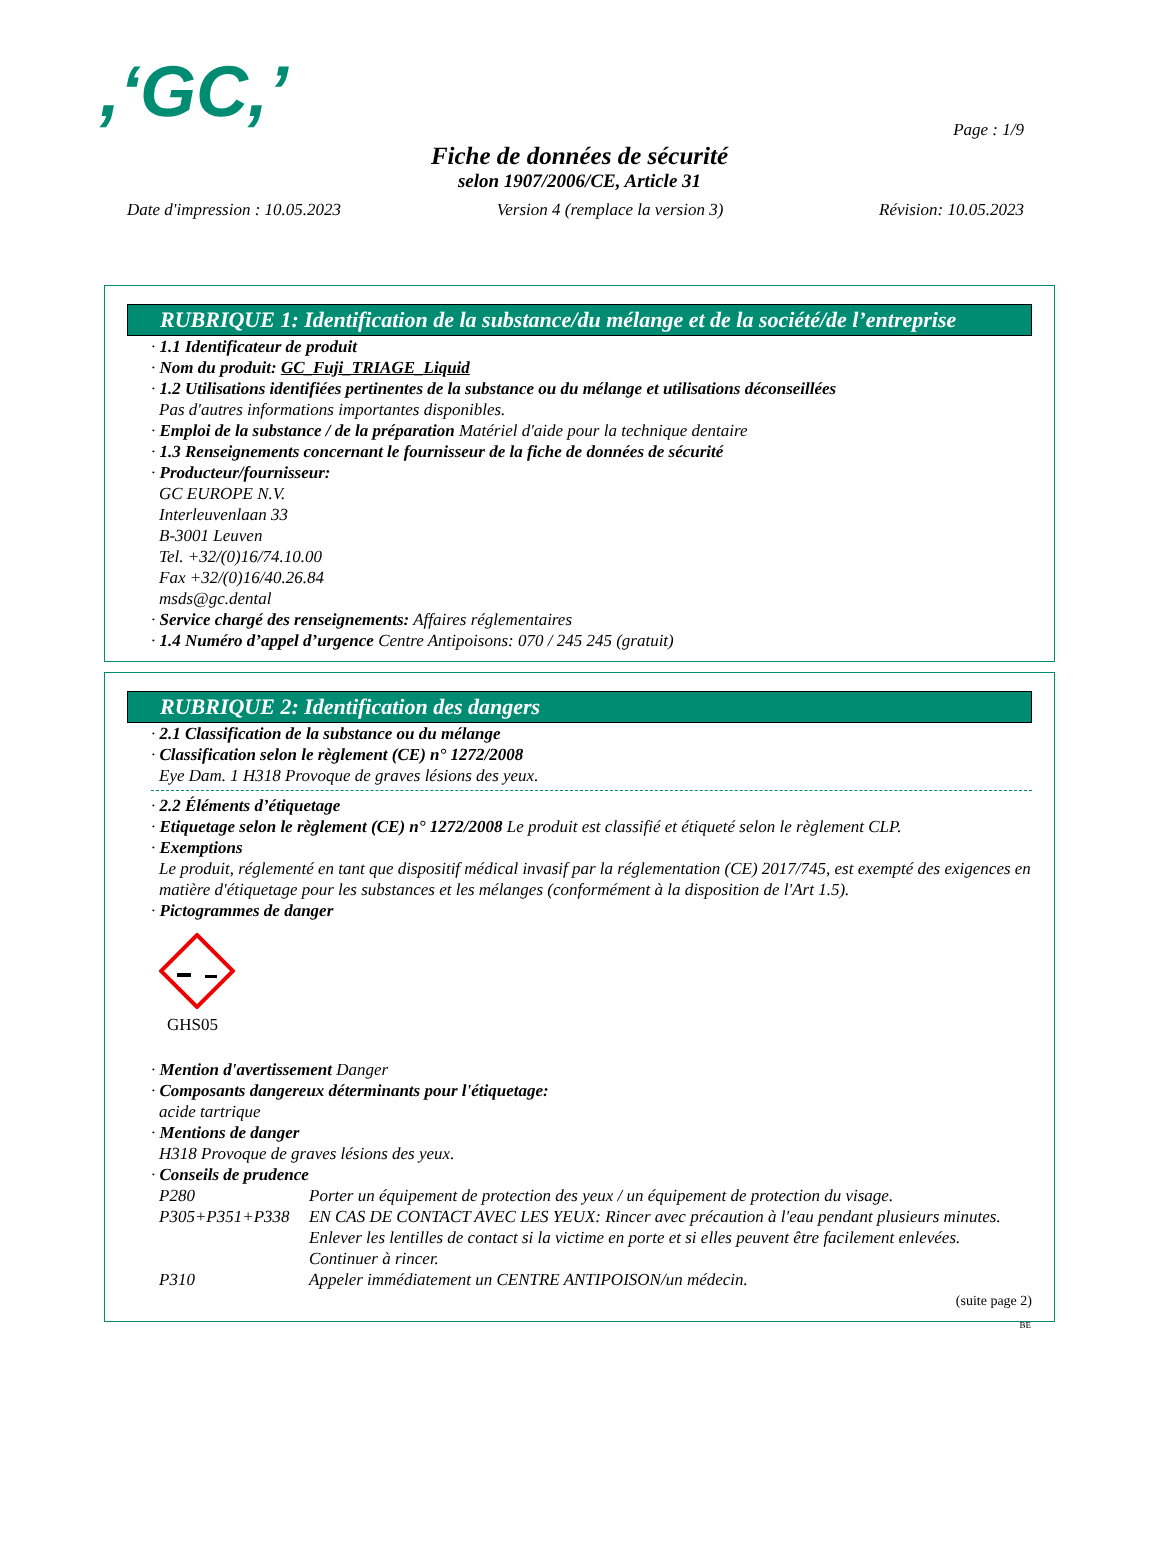,‘GC,’
Page : 1/9
Fiche de données de sécurité
selon 1907/2006/CE, Article 31
Date d'impression : 10.05.2023 Version 4 (remplace la version 3) Révision: 10.05.2023
RUBRIQUE 1: Identification de la substance/du mélange et de la société/de l’entreprise
· 1.1 Identificateur de produit
· Nom du produit: GC_Fuji_TRIAGE_Liquid
· 1.2 Utilisations identifiées pertinentes de la substance ou du mélange et utilisations déconseillées
Pas d'autres informations importantes disponibles.
· Emploi de la substance / de la préparation Matériel d'aide pour la technique dentaire
· 1.3 Renseignements concernant le fournisseur de la fiche de données de sécurité
· Producteur/fournisseur:
GC EUROPE N.V.
Interleuvenlaan 33
B-3001 Leuven
Tel. +32/(0)16/74.10.00
Fax +32/(0)16/40.26.84
msds@gc.dental
· Service chargé des renseignements: Affaires réglementaires
· 1.4 Numéro d’appel d’urgence Centre Antipoisons: 070 / 245 245 (gratuit)
RUBRIQUE 2: Identification des dangers
· 2.1 Classification de la substance ou du mélange
· Classification selon le règlement (CE) n° 1272/2008
Eye Dam. 1 H318 Provoque de graves lésions des yeux.
· 2.2 Éléments d’étiquetage
· Etiquetage selon le règlement (CE) n° 1272/2008 Le produit est classifié et étiqueté selon le règlement CLP.
· Exemptions
Le produit, réglementé en tant que dispositif médical invasif par la réglementation (CE) 2017/745, est exempté des exigences en matière d'étiquetage pour les substances et les mélanges (conformément à la disposition de l'Art 1.5).
· Pictogrammes de danger
GHS05
· Mention d'avertissement Danger
· Composants dangereux déterminants pour l'étiquetage:
acide tartrique
· Mentions de danger
H318 Provoque de graves lésions des yeux.
· Conseils de prudence
P280 Porter un équipement de protection des yeux / un équipement de protection du visage.
P305+P351+P338 EN CAS DE CONTACT AVEC LES YEUX: Rincer avec précaution à l'eau pendant plusieurs minutes. Enlever les lentilles de contact si la victime en porte et si elles peuvent être facilement enlevées. Continuer à rincer.
P310 Appeler immédiatement un CENTRE ANTIPOISON/un médecin.
(suite page 2)
BE